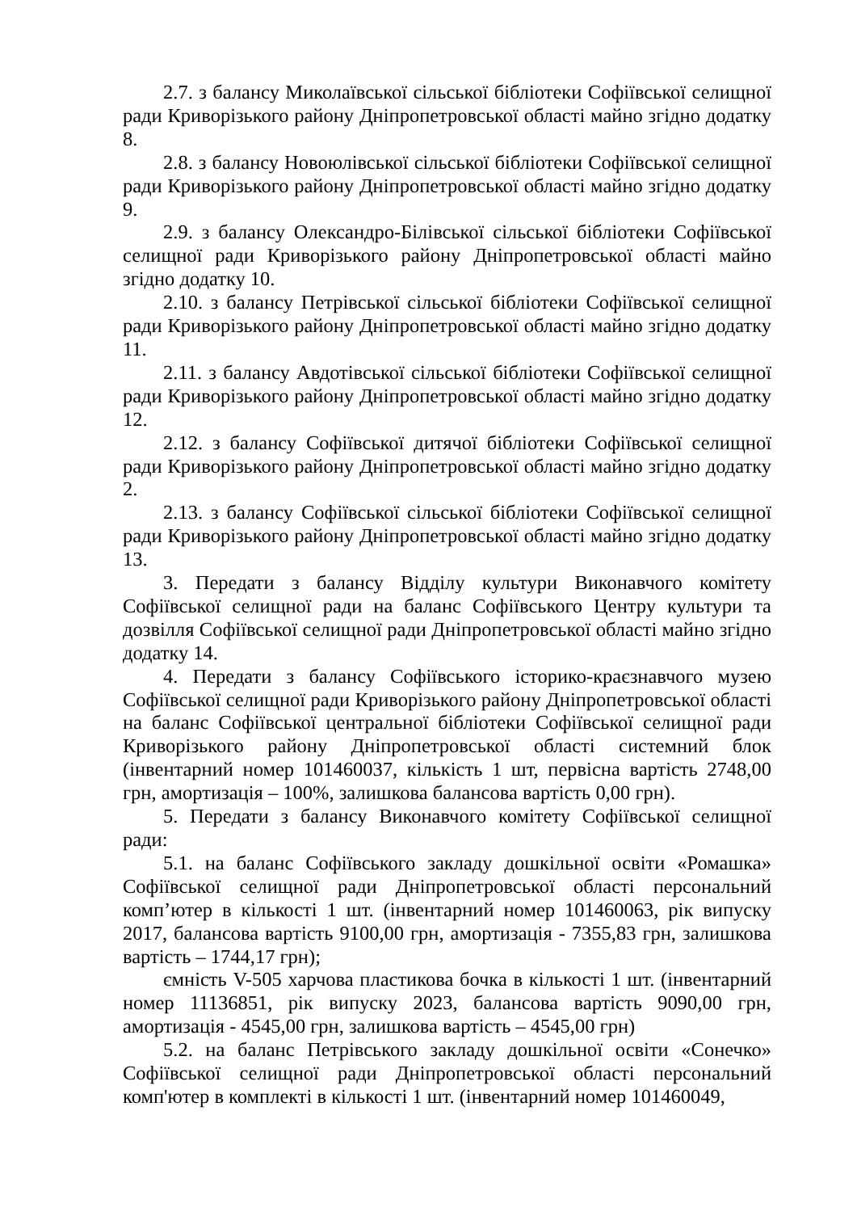2.7. з балансу Миколаївської сільської бібліотеки Софіївської селищної ради Криворізького району Дніпропетровської області майно згідно додатку 8.
2.8. з балансу Новоюлівської сільської бібліотеки Софіївської селищної ради Криворізького району Дніпропетровської області майно згідно додатку 9.
2.9. з балансу Олександро-Білівської сільської бібліотеки Софіївської селищної ради Криворізького району Дніпропетровської області майно згідно додатку 10.
2.10. з балансу Петрівської сільської бібліотеки Софіївської селищної ради Криворізького району Дніпропетровської області майно згідно додатку 11.
2.11. з балансу Авдотівської сільської бібліотеки Софіївської селищної ради Криворізького району Дніпропетровської області майно згідно додатку 12.
2.12. з балансу Софіївської дитячої бібліотеки Софіївської селищної ради Криворізького району Дніпропетровської області майно згідно додатку 2.
2.13. з балансу Софіївської сільської бібліотеки Софіївської селищної ради Криворізького району Дніпропетровської області майно згідно додатку 13.
3. Передати з балансу Відділу культури Виконавчого комітету Софіївської селищної ради на баланс Софіївського Центру культури та дозвілля Софіївської селищної ради Дніпропетровської області майно згідно додатку 14.
4. Передати з балансу Софіївського історико-краєзнавчого музею Софіївської селищної ради Криворізького району Дніпропетровської області на баланс Софіївської центральної бібліотеки Софіївської селищної ради Криворізького району Дніпропетровської області системний блок (інвентарний номер 101460037, кількість 1 шт, первісна вартість 2748,00 грн, амортизація – 100%, залишкова балансова вартість 0,00 грн).
5. Передати з балансу Виконавчого комітету Софіївської селищної ради:
5.1. на баланс Софіївського закладу дошкільної освіти «Ромашка» Софіївської селищної ради Дніпропетровської області персональний комп’ютер в кількості 1 шт. (інвентарний номер 101460063, рік випуску 2017, балансова вартість 9100,00 грн, амортизація - 7355,83 грн, залишкова вартість – 1744,17 грн);
ємність V-505 харчова пластикова бочка в кількості 1 шт. (інвентарний номер 11136851, рік випуску 2023, балансова вартість 9090,00 грн, амортизація - 4545,00 грн, залишкова вартість – 4545,00 грн)
5.2. на баланс Петрівського закладу дошкільної освіти «Сонечко» Софіївської селищної ради Дніпропетровської області персональний комп'ютер в комплекті в кількості 1 шт. (інвентарний номер 101460049,